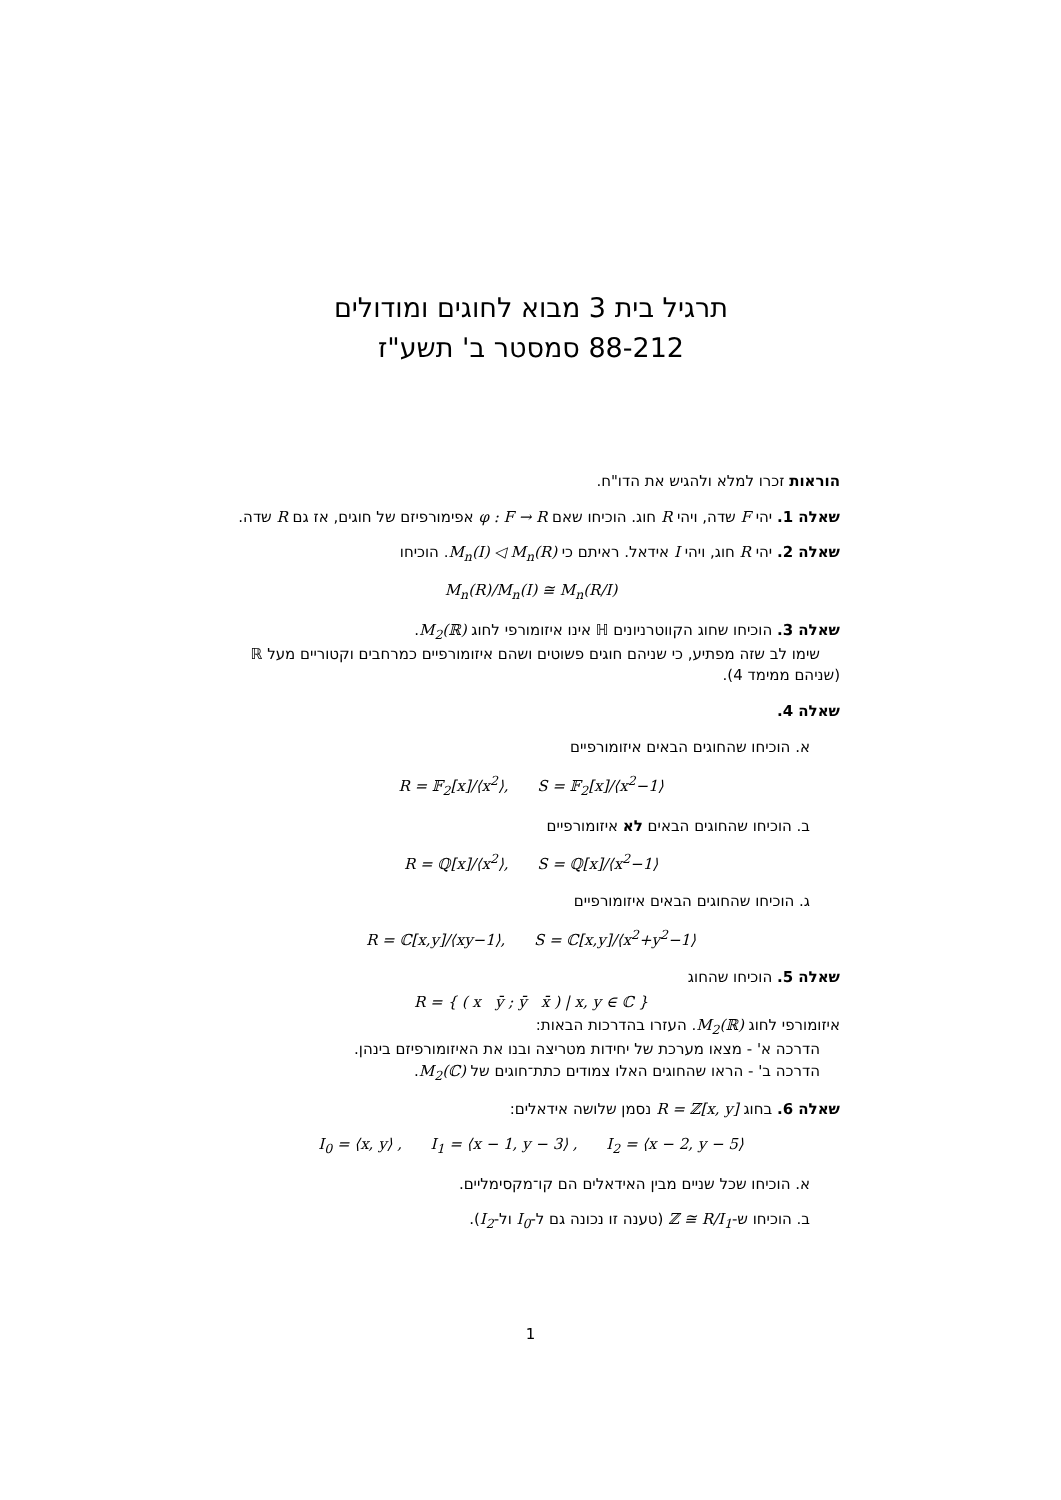תרגיל בית 3 מבוא לחוגים ומודולים
88-212 סמסטר ב' תשע"ז
הוראות זכרו למלא ולהגיש את הדו"ח.
שאלה 1. יהי F שדה, ויהי R חוג. הוכיחו שאם φ : F → R אפימורפיזם של חוגים, אז גם R שדה.
שאלה 2. יהי R חוג, ויהי I אידאל. ראיתם כי M<sub>n</sub>(I) ◁ M<sub>n</sub>(R). הוכיחו
M<sub>n</sub>(R)/M<sub>n</sub>(I) ≅ M<sub>n</sub>(R/I)
שאלה 3. הוכיחו שחוג הקווטרניונים ℍ אינו איזומורפי לחוג M<sub>2</sub>(ℝ).
שימו לב שזה מפתיע, כי שניהם חוגים פשוטים ושהם איזומורפיים כמרחבים וקטוריים מעל ℝ (שניהם ממימד 4).
שאלה 4.
א. הוכיחו שהחוגים הבאים איזומורפיים
R = 𝔽<sub>2</sub>[x]/⟨x<sup>2</sup>⟩, S = 𝔽<sub>2</sub>[x]/⟨x<sup>2</sup>−1⟩
ב. הוכיחו שהחוגים הבאים לא איזומורפיים
R = ℚ[x]/⟨x<sup>2</sup>⟩, S = ℚ[x]/⟨x<sup>2</sup>−1⟩
ג. הוכיחו שהחוגים הבאים איזומורפיים
R = ℂ[x,y]/⟨xy−1⟩, S = ℂ[x,y]/⟨x<sup>2</sup>+y<sup>2</sup>−1⟩
שאלה 5. הוכיחו שהחוג
R = { ( x ȳ ; ȳ x̄ ) | x, y ∈ ℂ }
איזומורפי לחוג M<sub>2</sub>(ℝ). העזרו בהדרכות הבאות:
הדרכה א' - מצאו מערכת של יחידות מטריצה ובנו את האיזומורפיזם בינהן.
הדרכה ב' - הראו שהחוגים האלו צמודים כתת־חוגים של M<sub>2</sub>(ℂ).
שאלה 6. בחוג R = ℤ[x, y] נסמן שלושה אידאלים:
I<sub>0</sub> = ⟨x, y⟩ , I<sub>1</sub> = ⟨x − 1, y − 3⟩ , I<sub>2</sub> = ⟨x − 2, y − 5⟩
א. הוכיחו שכל שניים מבין האידאלים הם קו־מקסימליים.
ב. הוכיחו ש-ℤ ≅ R/I<sub>1</sub> (טענה זו נכונה גם ל-I<sub>0</sub> ול-I<sub>2</sub>).
1